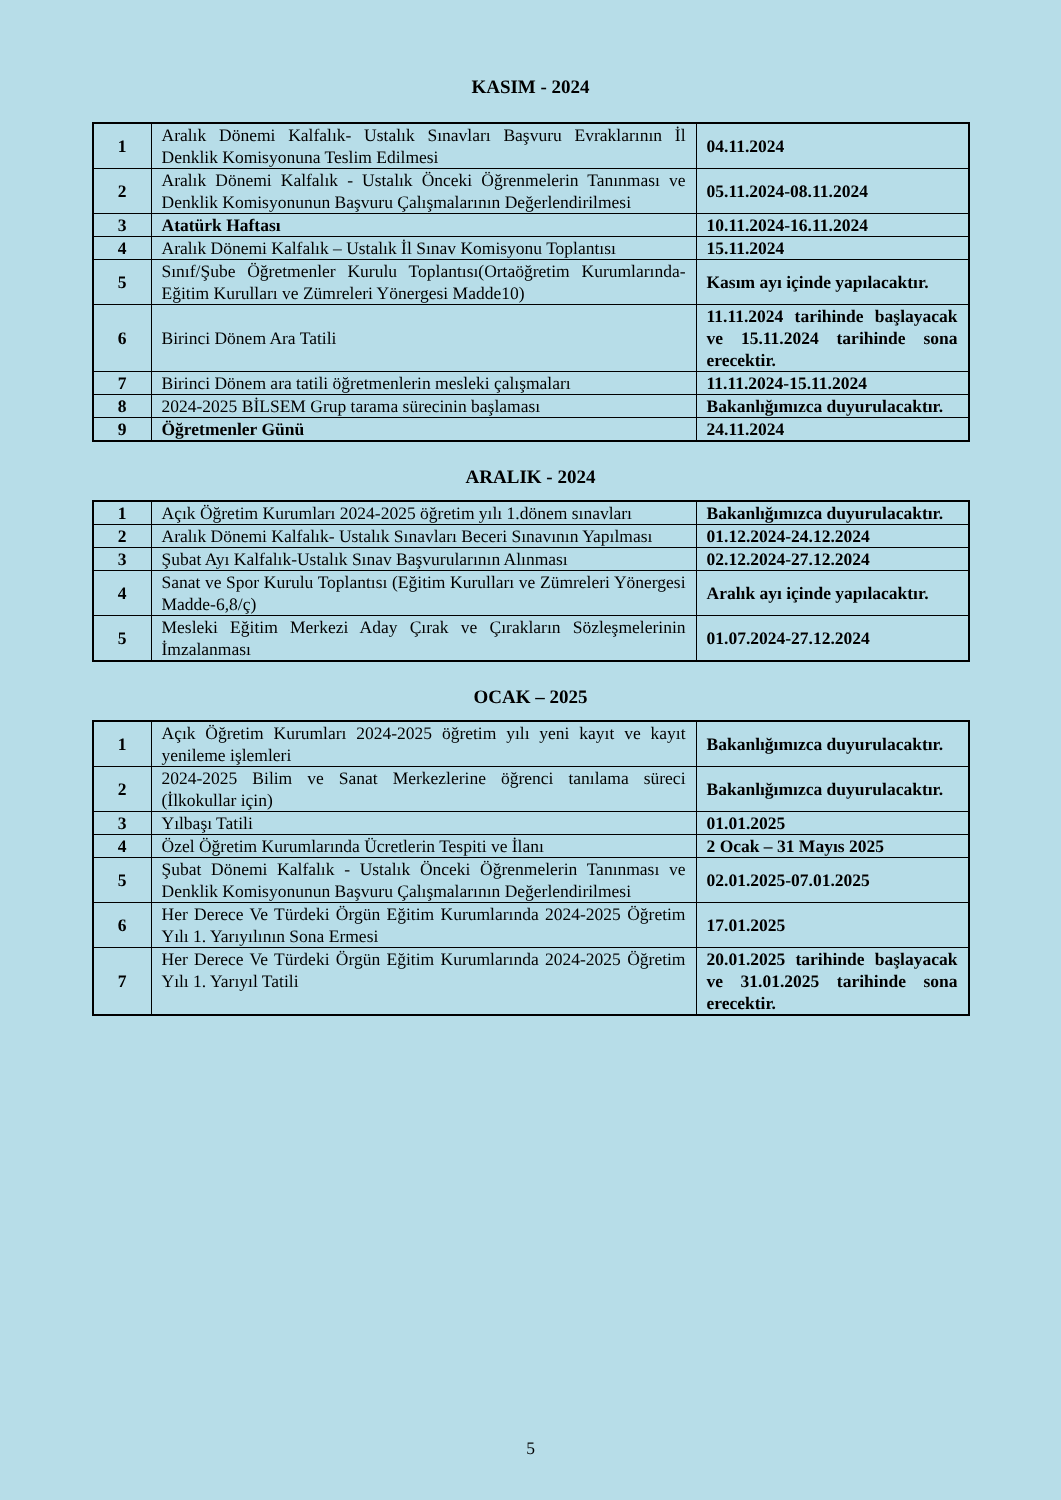KASIM - 2024
| 1 | Aralık Dönemi Kalfalık- Ustalık Sınavları Başvuru Evraklarının İl Denklik Komisyonuna Teslim Edilmesi | 04.11.2024 |
| 2 | Aralık Dönemi Kalfalık - Ustalık Önceki Öğrenmelerin Tanınması ve Denklik Komisyonunun Başvuru Çalışmalarının Değerlendirilmesi | 05.11.2024-08.11.2024 |
| 3 | Atatürk Haftası | 10.11.2024-16.11.2024 |
| 4 | Aralık Dönemi Kalfalık – Ustalık İl Sınav Komisyonu Toplantısı | 15.11.2024 |
| 5 | Sınıf/Şube Öğretmenler Kurulu Toplantısı(Ortaöğretim Kurumlarında-Eğitim Kurulları ve Zümreleri Yönergesi Madde10) | Kasım ayı içinde yapılacaktır. |
| 6 | Birinci Dönem Ara Tatili | 11.11.2024 tarihinde başlayacak ve 15.11.2024 tarihinde sona erecektir. |
| 7 | Birinci Dönem ara tatili öğretmenlerin mesleki çalışmaları | 11.11.2024-15.11.2024 |
| 8 | 2024-2025 BİLSEM Grup tarama sürecinin başlaması | Bakanlığımızca duyurulacaktır. |
| 9 | Öğretmenler Günü | 24.11.2024 |
ARALIK - 2024
| 1 | Açık Öğretim Kurumları 2024-2025 öğretim yılı 1.dönem sınavları | Bakanlığımızca duyurulacaktır. |
| 2 | Aralık Dönemi Kalfalık- Ustalık Sınavları Beceri Sınavının Yapılması | 01.12.2024-24.12.2024 |
| 3 | Şubat Ayı Kalfalık-Ustalık Sınav Başvurularının Alınması | 02.12.2024-27.12.2024 |
| 4 | Sanat ve Spor Kurulu Toplantısı (Eğitim Kurulları ve Zümreleri Yönergesi Madde-6,8/ç) | Aralık ayı içinde yapılacaktır. |
| 5 | Mesleki Eğitim Merkezi Aday Çırak ve Çırakların Sözleşmelerinin İmzalanması | 01.07.2024-27.12.2024 |
OCAK – 2025
| 1 | Açık Öğretim Kurumları 2024-2025 öğretim yılı yeni kayıt ve kayıt yenileme işlemleri | Bakanlığımızca duyurulacaktır. |
| 2 | 2024-2025 Bilim ve Sanat Merkezlerine öğrenci tanılama süreci (İlkokullar için) | Bakanlığımızca duyurulacaktır. |
| 3 | Yılbaşı Tatili | 01.01.2025 |
| 4 | Özel Öğretim Kurumlarında Ücretlerin Tespiti ve İlanı | 2 Ocak – 31 Mayıs 2025 |
| 5 | Şubat Dönemi Kalfalık - Ustalık Önceki Öğrenmelerin Tanınması ve Denklik Komisyonunun Başvuru Çalışmalarının Değerlendirilmesi | 02.01.2025-07.01.2025 |
| 6 | Her Derece Ve Türdeki Örgün Eğitim Kurumlarında 2024-2025 Öğretim Yılı 1. Yarıyılının Sona Ermesi | 17.01.2025 |
| 7 | Her Derece Ve Türdeki Örgün Eğitim Kurumlarında 2024-2025 Öğretim Yılı 1. Yarıyıl Tatili | 20.01.2025 tarihinde başlayacak ve 31.01.2025 tarihinde sona erecektir. |
5